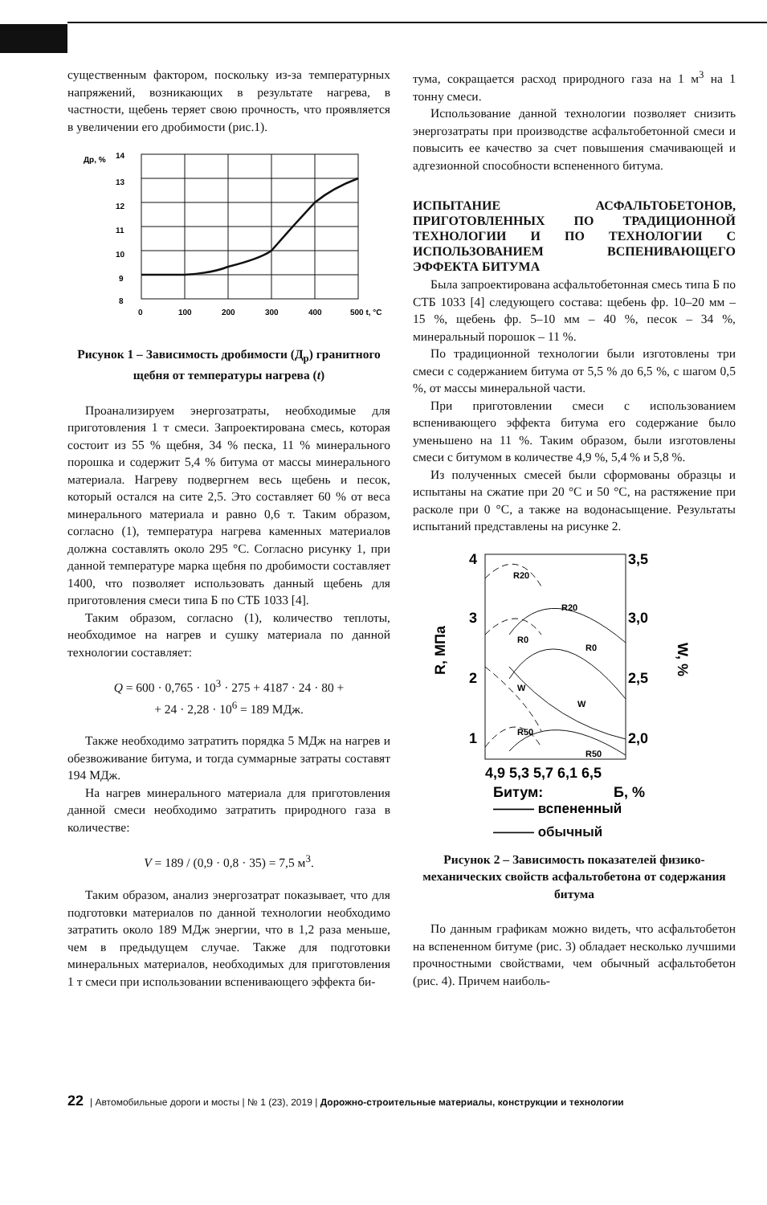существенным фактором, поскольку из-за температурных напряжений, возникающих в результате нагрева, в частности, щебень теряет свою прочность, что проявляется в увеличении его дробимости (рис.1).
Др, %
14
13
12
11
10
9
8
0
100
200
300
400
500 t, °C
Рисунок 1 – Зависимость дробимости (Д<sub>р</sub>) гранитного щебня от температуры нагрева (t)
Проанализируем энергозатраты, необходимые для приготовления 1 т смеси. Запроектирована смесь, которая состоит из 55 % щебня, 34 % песка, 11 % минерального порошка и содержит 5,4 % битума от массы минерального материала. Нагреву подвергнем весь щебень и песок, который остался на сите 2,5. Это составляет 60 % от веса минерального материала и равно 0,6 т. Таким образом, согласно (1), температура нагрева каменных материалов должна составлять около 295 °С. Согласно рисунку 1, при данной температуре марка щебня по дробимости составляет 1400, что позволяет использовать данный щебень для приготовления смеси типа Б по СТБ 1033 [4].
Таким образом, согласно (1), количество теплоты, необходимое на нагрев и сушку материала по данной технологии составляет:
Q = 600 · 0,765 · 10<sup>3</sup> · 275 + 4187 · 24 · 80 +
+ 24 · 2,28 · 10<sup>6</sup> = 189 МДж.
Также необходимо затратить порядка 5 МДж на нагрев и обезвоживание битума, и тогда суммарные затраты составят 194 МДж.
На нагрев минерального материала для приготовления данной смеси необходимо затратить природного газа в количестве:
V = 189 / (0,9 · 0,8 · 35) = 7,5 м<sup>3</sup>.
Таким образом, анализ энергозатрат показывает, что для подготовки материалов по данной технологии необходимо затратить около 189 МДж энергии, что в 1,2 раза меньше, чем в предыдущем случае. Также для подготовки минеральных материалов, необходимых для приготовления 1 т смеси при использовании вспенивающего эффекта би-
тума, сокращается расход природного газа на 1 м<sup>3</sup> на 1 тонну смеси.
Использование данной технологии позволяет снизить энергозатраты при производстве асфальтобетонной смеси и повысить ее качество за счет повышения смачивающей и адгезионной способности вспененного битума.
ИСПЫТАНИЕ АСФАЛЬТОБЕТОНОВ, ПРИГОТОВЛЕННЫХ ПО ТРАДИЦИОННОЙ ТЕХНОЛОГИИ И ПО ТЕХНОЛОГИИ С ИСПОЛЬЗОВАНИЕМ ВСПЕНИВАЮЩЕГО ЭФФЕКТА БИТУМА
Была запроектирована асфальтобетонная смесь типа Б по СТБ 1033 [4] следующего состава: щебень фр. 10–20 мм – 15 %, щебень фр. 5–10 мм – 40 %, песок – 34 %, минеральный порошок – 11 %.
По традиционной технологии были изготовлены три смеси с содержанием битума от 5,5 % до 6,5 %, с шагом 0,5 %, от массы минеральной части.
При приготовлении смеси с использованием вспенивающего эффекта битума его содержание было уменьшено на 11 %. Таким образом, были изготовлены смеси с битумом в количестве 4,9 %, 5,4 % и 5,8 %.
Из полученных смесей были сформованы образцы и испытаны на сжатие при 20 °С и 50 °С, на растяжение при расколе при 0 °С, а также на водонасыщение. Результаты испытаний представлены на рисунке 2.
4
3
2
1
3,5
3,0
2,5
2,0
R, МПа
W, %
R20
R20
R0
R0
W
W
R50
R50
4,9 5,3 5,7 6,1 6,5
Битум:
Б, %
——— вспененный
——— обычный
Рисунок 2 – Зависимость показателей физико-механических свойств асфальтобетона от содержания битума
По данным графикам можно видеть, что асфальтобетон на вспененном битуме (рис. 3) обладает несколько лучшими прочностными свойствами, чем обычный асфальтобетон (рис. 4). Причем наиболь-
22 | Автомобильные дороги и мосты | № 1 (23), 2019 | Дорожно-строительные материалы, конструкции и технологии